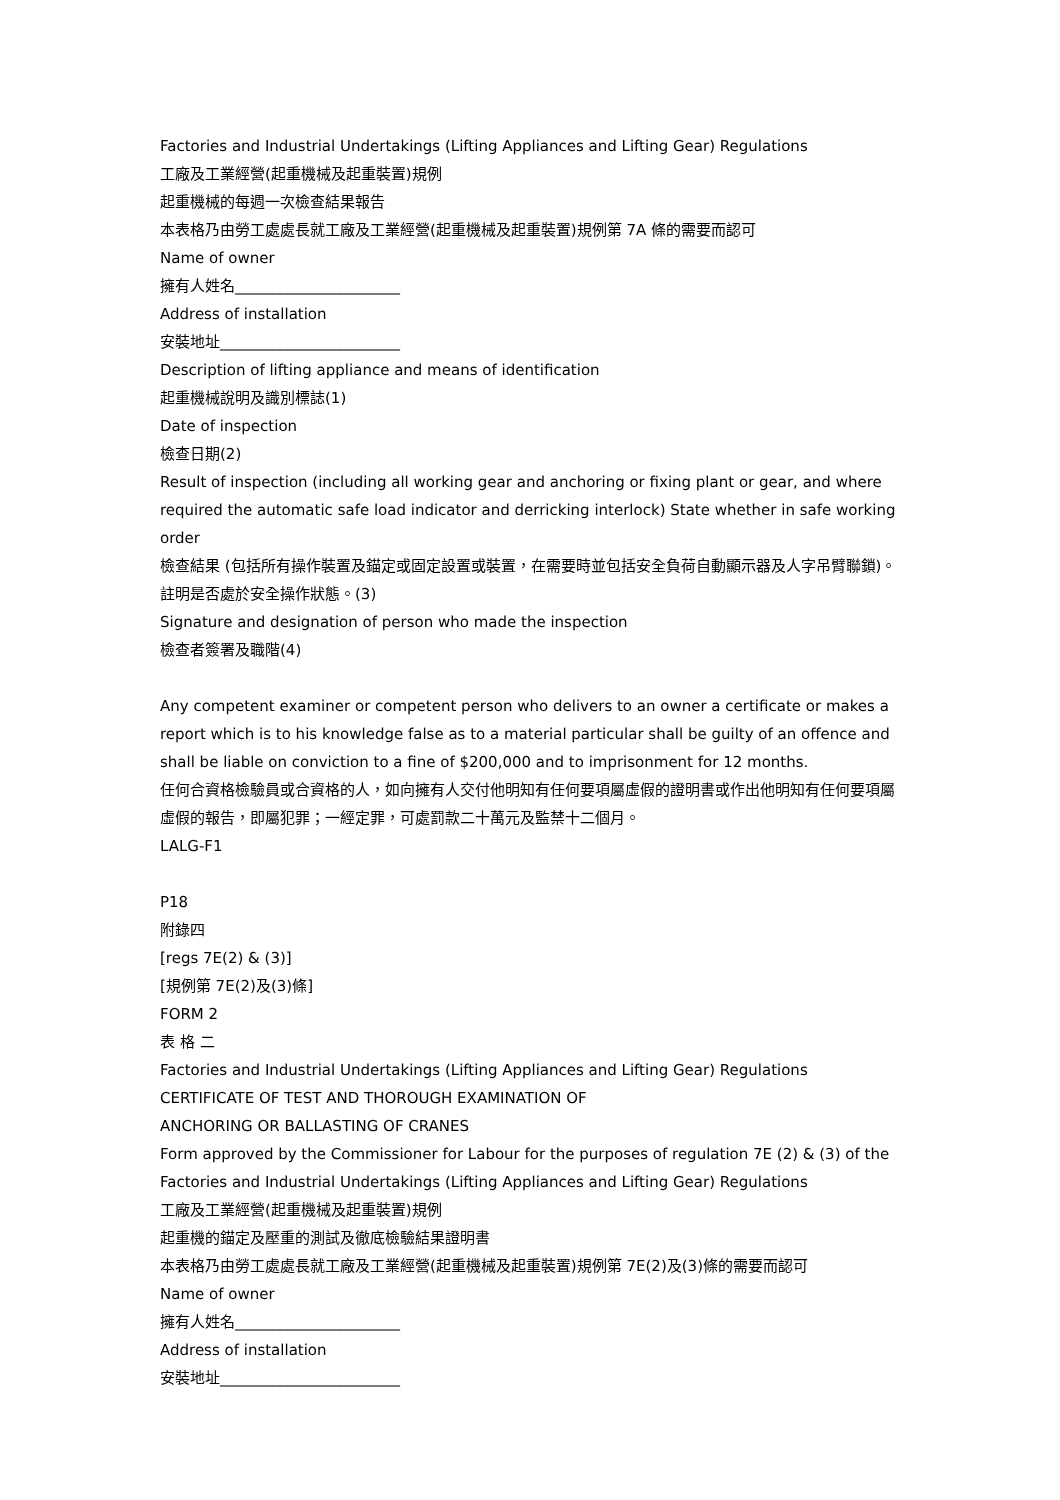Factories and Industrial Undertakings (Lifting Appliances and Lifting Gear) Regulations
工廠及工業經營(起重機械及起重裝置)規例
起重機械的每週一次檢查結果報告
本表格乃由勞工處處長就工廠及工業經營(起重機械及起重裝置)規例第 7A 條的需要而認可
Name of owner
擁有人姓名______________________
Address of installation
安裝地址________________________
Description of lifting appliance and means of identification
起重機械說明及識別標誌(1)
Date of inspection
檢查日期(2)
Result of inspection (including all working gear and anchoring or fixing plant or gear, and where required the automatic safe load indicator and derricking interlock) State whether in safe working order
檢查結果 (包括所有操作裝置及錨定或固定設置或裝置，在需要時並包括安全負荷自動顯示器及人字吊臂聯鎖)。註明是否處於安全操作狀態。(3)
Signature and designation of person who made the inspection
檢查者簽署及職階(4)
Any competent examiner or competent person who delivers to an owner a certificate or makes a report which is to his knowledge false as to a material particular shall be guilty of an offence and shall be liable on conviction to a fine of $200,000 and to imprisonment for 12 months.
任何合資格檢驗員或合資格的人，如向擁有人交付他明知有任何要項屬虛假的證明書或作出他明知有任何要項屬虛假的報告，即屬犯罪；一經定罪，可處罰款二十萬元及監禁十二個月。
LALG-F1
P18
附錄四
[regs 7E(2) & (3)]
[規例第 7E(2)及(3)條]
FORM 2
表 格 二
Factories and Industrial Undertakings (Lifting Appliances and Lifting Gear) Regulations
CERTIFICATE OF TEST AND THOROUGH EXAMINATION OF
ANCHORING OR BALLASTING OF CRANES
Form approved by the Commissioner for Labour for the purposes of regulation 7E (2) & (3) of the Factories and Industrial Undertakings (Lifting Appliances and Lifting Gear) Regulations
工廠及工業經營(起重機械及起重裝置)規例
起重機的錨定及壓重的測試及徹底檢驗結果證明書
本表格乃由勞工處處長就工廠及工業經營(起重機械及起重裝置)規例第 7E(2)及(3)條的需要而認可
Name of owner
擁有人姓名______________________
Address of installation
安裝地址________________________